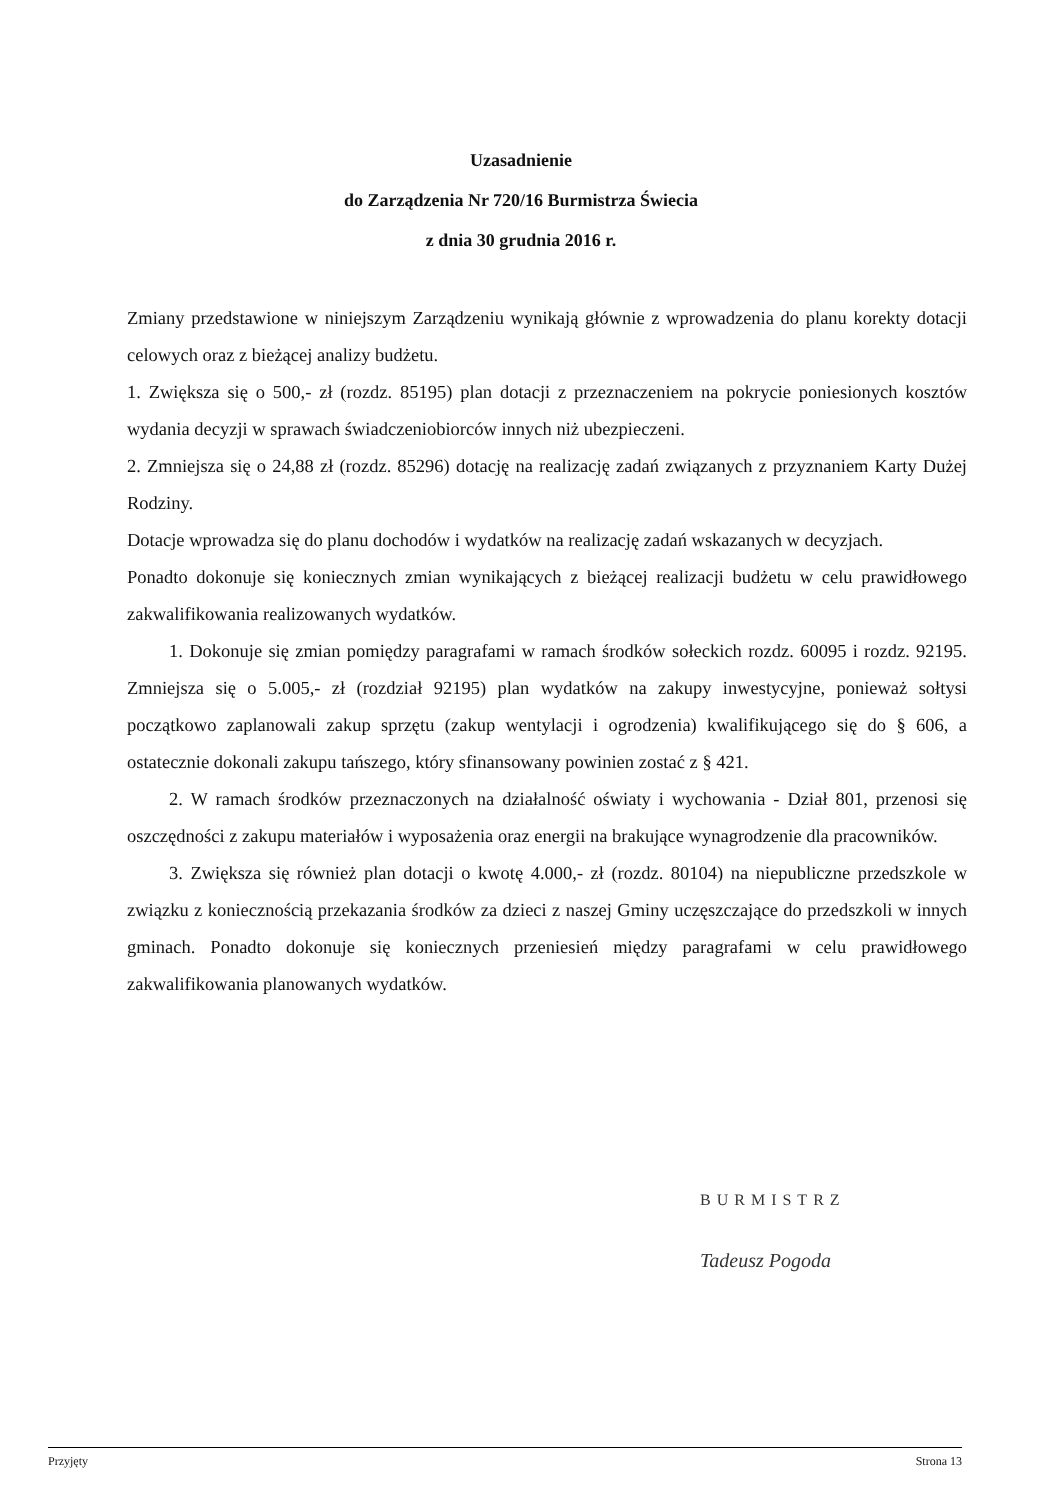Uzasadnienie
do Zarządzenia Nr 720/16 Burmistrza Świecia
z dnia 30 grudnia 2016 r.
Zmiany przedstawione w niniejszym Zarządzeniu wynikają głównie z wprowadzenia do planu korekty dotacji celowych oraz z bieżącej analizy budżetu.
1. Zwiększa się o 500,- zł (rozdz. 85195) plan dotacji z przeznaczeniem na pokrycie poniesionych kosztów wydania decyzji w sprawach świadczeniobiorców innych niż ubezpieczeni.
2. Zmniejsza się o 24,88 zł (rozdz. 85296) dotację na realizację zadań związanych z przyznaniem Karty Dużej Rodziny.
Dotacje wprowadza się do planu dochodów i wydatków na realizację zadań wskazanych w decyzjach.
Ponadto dokonuje się koniecznych zmian wynikających z bieżącej realizacji budżetu w celu prawidłowego zakwalifikowania realizowanych wydatków.
1. Dokonuje się zmian pomiędzy paragrafami w ramach środków sołeckich rozdz. 60095 i rozdz. 92195. Zmniejsza się o 5.005,- zł (rozdział 92195) plan wydatków na zakupy inwestycyjne, ponieważ sołtysi początkowo zaplanowali zakup sprzętu (zakup wentylacji i ogrodzenia) kwalifikującego się do § 606, a ostatecznie dokonali zakupu tańszego, który sfinansowany powinien zostać z § 421.
2. W ramach środków przeznaczonych na działalność oświaty i wychowania - Dział 801, przenosi się oszczędności z zakupu materiałów i wyposażenia oraz energii na brakujące wynagrodzenie dla pracowników.
3. Zwiększa się również plan dotacji o kwotę 4.000,- zł (rozdz. 80104) na niepubliczne przedszkole w związku z koniecznością przekazania środków za dzieci z naszej Gminy uczęszczające do przedszkoli w innych gminach. Ponadto dokonuje się koniecznych przeniesień między paragrafami w celu prawidłowego zakwalifikowania planowanych wydatków.
BURMISTRZ
Tadeusz Pogoda
Przyjęty Strona 13